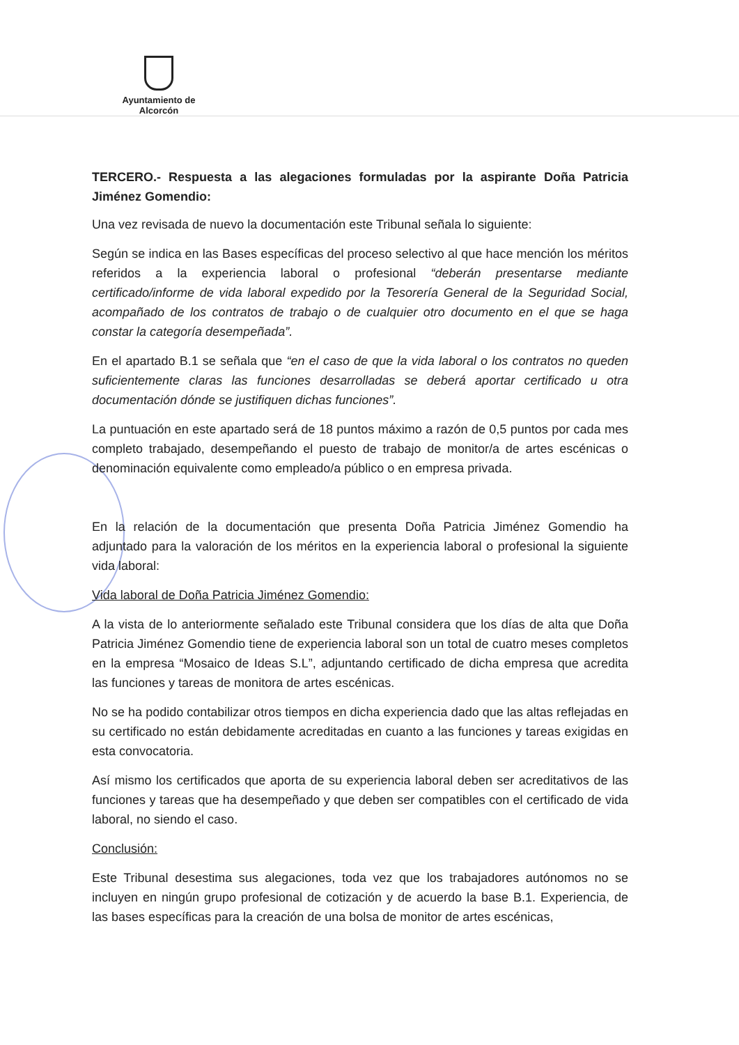Ayuntamiento de Alcorcón
TERCERO.- Respuesta a las alegaciones formuladas por la aspirante Doña Patricia Jiménez Gomendio:
Una vez revisada de nuevo la documentación este Tribunal señala lo siguiente:
Según se indica en las Bases específicas del proceso selectivo al que hace mención los méritos referidos a la experiencia laboral o profesional “deberán presentarse mediante certificado/informe de vida laboral expedido por la Tesorería General de la Seguridad Social, acompañado de los contratos de trabajo o de cualquier otro documento en el que se haga constar la categoría desempeñada”.
En el apartado B.1 se señala que “en el caso de que la vida laboral o los contratos no queden suficientemente claras las funciones desarrolladas se deberá aportar certificado u otra documentación dónde se justifiquen dichas funciones”.
La puntuación en este apartado será de 18 puntos máximo a razón de 0,5 puntos por cada mes completo trabajado, desempeñando el puesto de trabajo de monitor/a de artes escénicas o denominación equivalente como empleado/a público o en empresa privada.
En la relación de la documentación que presenta Doña Patricia Jiménez Gomendio ha adjuntado para la valoración de los méritos en la experiencia laboral o profesional la siguiente vida laboral:
Vida laboral de Doña Patricia Jiménez Gomendio:
A la vista de lo anteriormente señalado este Tribunal considera que los días de alta que Doña Patricia Jiménez Gomendio tiene de experiencia laboral son un total de cuatro meses completos en la empresa “Mosaico de Ideas S.L”, adjuntando certificado de dicha empresa que acredita las funciones y tareas de monitora de artes escénicas.
No se ha podido contabilizar otros tiempos en dicha experiencia dado que las altas reflejadas en su certificado no están debidamente acreditadas en cuanto a las funciones y tareas exigidas en esta convocatoria.
Así mismo los certificados que aporta de su experiencia laboral deben ser acreditativos de las funciones y tareas que ha desempeñado y que deben ser compatibles con el certificado de vida laboral, no siendo el caso.
Conclusión:
Este Tribunal desestima sus alegaciones, toda vez que los trabajadores autónomos no se incluyen en ningún grupo profesional de cotización y de acuerdo la base B.1. Experiencia, de las bases específicas para la creación de una bolsa de monitor de artes escénicas,